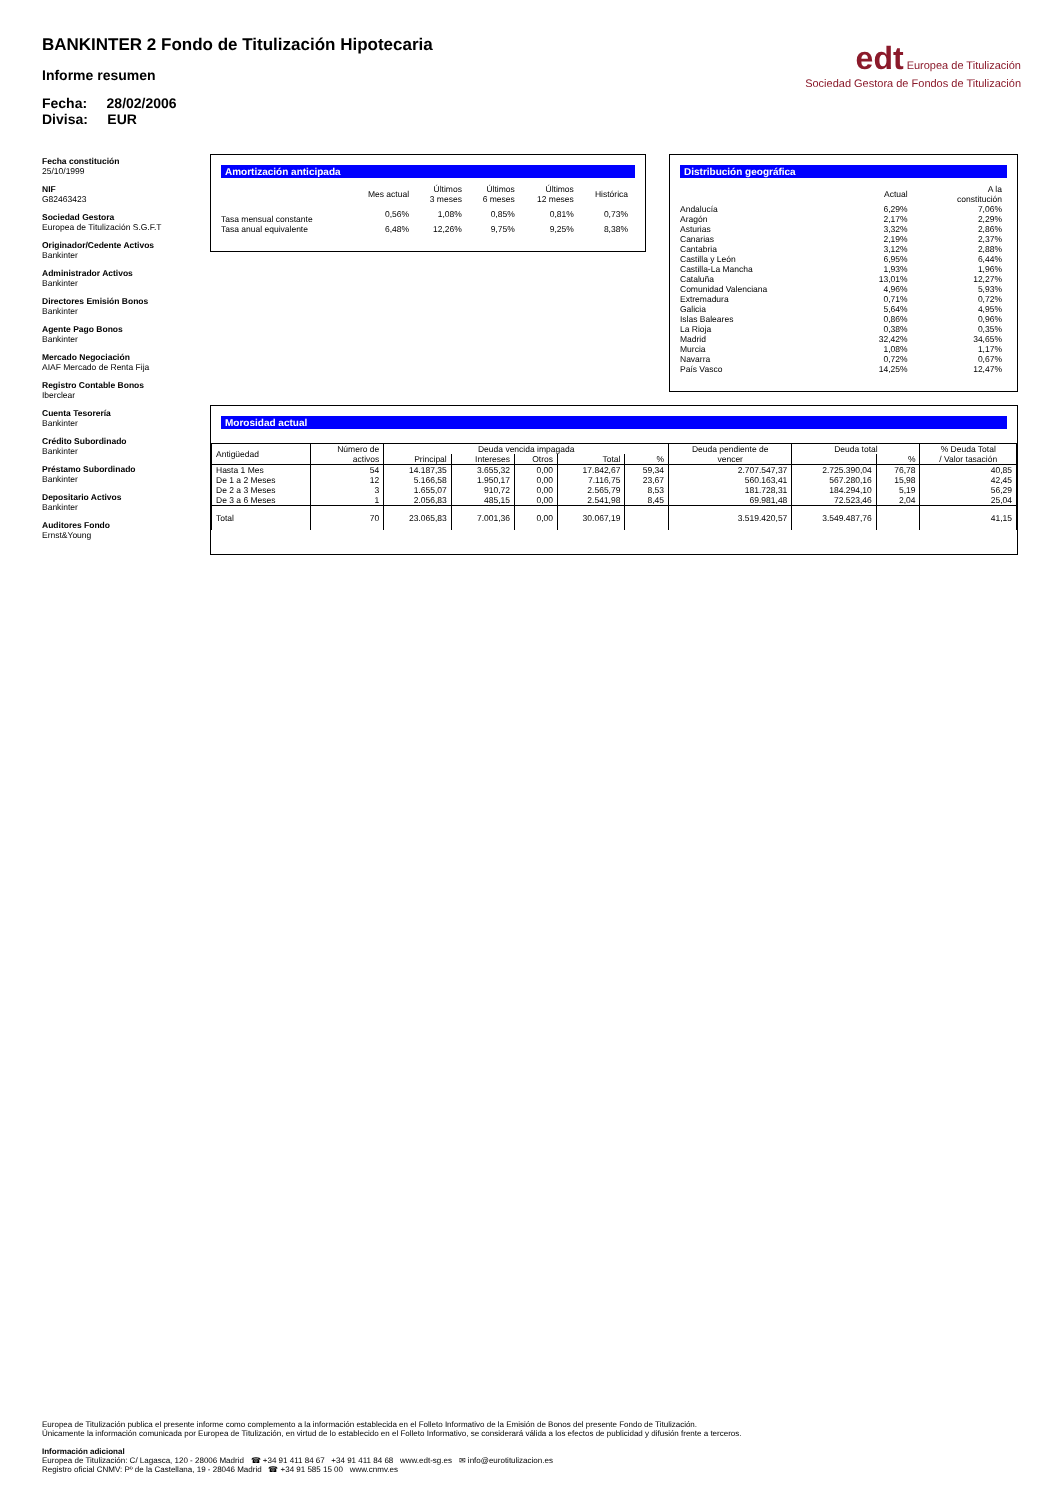BANKINTER 2 Fondo de Titulización Hipotecaria
Informe resumen
Fecha: 28/02/2006
Divisa: EUR
edt Europea de Titulización
Sociedad Gestora de Fondos de Titulización
Fecha constitución
25/10/1999
NIF
G82463423
Sociedad Gestora
Europea de Titulización S.G.F.T
Originador/Cedente Activos
Bankinter
Administrador Activos
Bankinter
Directores Emisión Bonos
Bankinter
Agente Pago Bonos
Bankinter
Mercado Negociación
AIAF Mercado de Renta Fija
Registro Contable Bonos
Iberclear
Cuenta Tesorería
Bankinter
Crédito Subordinado
Bankinter
Préstamo Subordinado
Bankinter
Depositario Activos
Bankinter
Auditores Fondo
Ernst&Young
Amortización anticipada
| | Mes actual | Últimos 3 meses | Últimos 6 meses | Últimos 12 meses | Histórica |
| --- | --- | --- | --- | --- | --- |
| Tasa mensual constante | 0,56% | 1,08% | 0,85% | 0,81% | 0,73% |
| Tasa anual equivalente | 6,48% | 12,26% | 9,75% | 9,25% | 8,38% |
Distribución geográfica
| | Actual | A la constitución |
| --- | --- | --- |
| Andalucía | 6,29% | 7,06% |
| Aragón | 2,17% | 2,29% |
| Asturias | 3,32% | 2,86% |
| Canarias | 2,19% | 2,37% |
| Cantabria | 3,12% | 2,88% |
| Castilla y León | 6,95% | 6,44% |
| Castilla-La Mancha | 1,93% | 1,96% |
| Cataluña | 13,01% | 12,27% |
| Comunidad Valenciana | 4,96% | 5,93% |
| Extremadura | 0,71% | 0,72% |
| Galicia | 5,64% | 4,95% |
| Islas Baleares | 0,86% | 0,96% |
| La Rioja | 0,38% | 0,35% |
| Madrid | 32,42% | 34,65% |
| Murcia | 1,08% | 1,17% |
| Navarra | 0,72% | 0,67% |
| País Vasco | 14,25% | 12,47% |
Morosidad actual
| Antigüedad | Número de activos | Deuda vencida impagada | | | | | Deuda pendiente de vencer | Deuda total | | % Deuda Total / Valor tasación |
| --- | --- | --- | --- | --- | --- | --- | --- | --- | --- | --- |
| | | Principal | Intereses | Otros | Total | % | | | % | |
| Hasta 1 Mes | 54 | 14.187,35 | 3.655,32 | 0,00 | 17.842,67 | 59,34 | 2.707.547,37 | 2.725.390,04 | 76,78 | 40,85 |
| De 1 a 2 Meses | 12 | 5.166,58 | 1.950,17 | 0,00 | 7.116,75 | 23,67 | 560.163,41 | 567.280,16 | 15,98 | 42,45 |
| De 2 a 3 Meses | 3 | 1.655,07 | 910,72 | 0,00 | 2.565,79 | 8,53 | 181.728,31 | 184.294,10 | 5,19 | 56,29 |
| De 3 a 6 Meses | 1 | 2.056,83 | 485,15 | 0,00 | 2.541,98 | 8,45 | 69.981,48 | 72.523,46 | 2,04 | 25,04 |
| Total | 70 | 23.065,83 | 7.001,36 | 0,00 | 30.067,19 | | 3.519.420,57 | 3.549.487,76 | | 41,15 |
Europea de Titulización publica el presente informe como complemento a la información establecida en el Folleto Informativo de la Emisión de Bonos del presente Fondo de Titulización.
Únicamente la información comunicada por Europea de Titulización, en virtud de lo establecido en el Folleto Informativo, se considerará válida a los efectos de publicidad y difusión frente a terceros.
Información adicional
Europea de Titulización: C/ Lagasca, 120 - 28006 Madrid ☎ +34 91 411 84 67 +34 91 411 84 68 www.edt-sg.es ✉ info@eurotitulizacion.es
Registro oficial CNMV: Pº de la Castellana, 19 - 28046 Madrid ☎ +34 91 585 15 00 www.cnmv.es